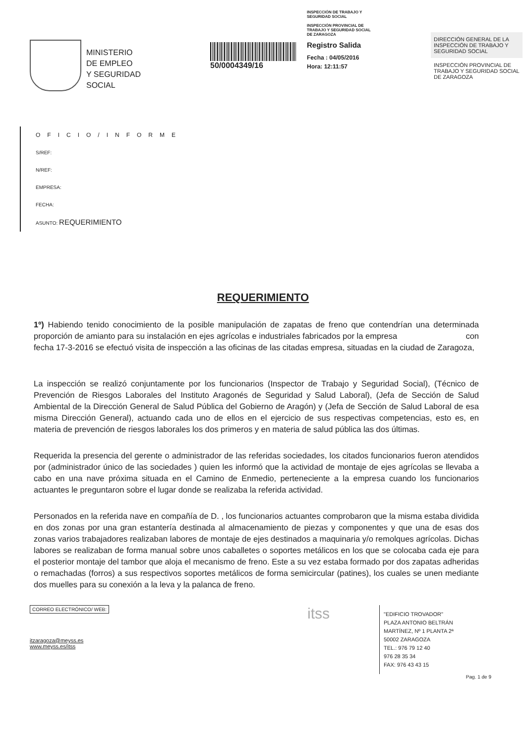MINISTERIO
DE EMPLEO
Y SEGURIDAD SOCIAL
50/0004349/16
INSPECCIÓN DE TRABAJO Y
SEGURIDAD SOCIAL
INSPECCIÓN PROVINCIAL DE
TRABAJO Y SEGURIDAD SOCIAL
DE ZARAGOZA
Registro Salida
Fecha : 04/05/2016
Hora: 12:11:57
DIRECCIÓN GENERAL DE LA INSPECCIÓN DE TRABAJO Y SEGURIDAD SOCIAL
INSPECCIÓN PROVINCIAL DE TRABAJO Y SEGURIDAD SOCIAL DE ZARAGOZA
OFICIO/INFORME
S/REF:
N/REF:
EMPRESA:
FECHA:
ASUNTO: REQUERIMIENTO
REQUERIMIENTO
1º) Habiendo tenido conocimiento de la posible manipulación de zapatas de freno que contendrían una determinada proporción de amianto para su instalación en ejes agrícolas e industriales fabricados por la empresa con fecha 17-3-2016 se efectuó visita de inspección a las oficinas de las citadas empresa, situadas en la ciudad de Zaragoza,
La inspección se realizó conjuntamente por los funcionarios (Inspector de Trabajo y Seguridad Social), (Técnico de Prevención de Riesgos Laborales del Instituto Aragonés de Seguridad y Salud Laboral), (Jefa de Sección de Salud Ambiental de la Dirección General de Salud Pública del Gobierno de Aragón) y (Jefa de Sección de Salud Laboral de esa misma Dirección General), actuando cada uno de ellos en el ejercicio de sus respectivas competencias, esto es, en materia de prevención de riesgos laborales los dos primeros y en materia de salud pública las dos últimas.
Requerida la presencia del gerente o administrador de las referidas sociedades, los citados funcionarios fueron atendidos por (administrador único de las sociedades ) quien les informó que la actividad de montaje de ejes agrícolas se llevaba a cabo en una nave próxima situada en el Camino de Enmedio, perteneciente a la empresa cuando los funcionarios actuantes le preguntaron sobre el lugar donde se realizaba la referida actividad.
Personados en la referida nave en compañía de D. , los funcionarios actuantes comprobaron que la misma estaba dividida en dos zonas por una gran estantería destinada al almacenamiento de piezas y componentes y que una de esas dos zonas varios trabajadores realizaban labores de montaje de ejes destinados a maquinaria y/o remolques agrícolas. Dichas labores se realizaban de forma manual sobre unos caballetes o soportes metálicos en los que se colocaba cada eje para el posterior montaje del tambor que aloja el mecanismo de freno. Este a su vez estaba formado por dos zapatas adheridas o remachadas (forros) a sus respectivos soportes metálicos de forma semicircular (patines), los cuales se unen mediante dos muelles para su conexión a la leva y la palanca de freno.
CORREO ELECTRÓNICO/ WEB:
itzaragoza@meyss.es
www.meyss.es/itss
itss
"EDIFICIO TROVADOR"
PLAZA ANTONIO BELTRÁN
MARTÍNEZ, Nº 1 PLANTA 2ª
50002 ZARAGOZA
TEL.: 976 79 12 40
976 28 35 34
FAX: 976 43 43 15
Pag. 1 de 9